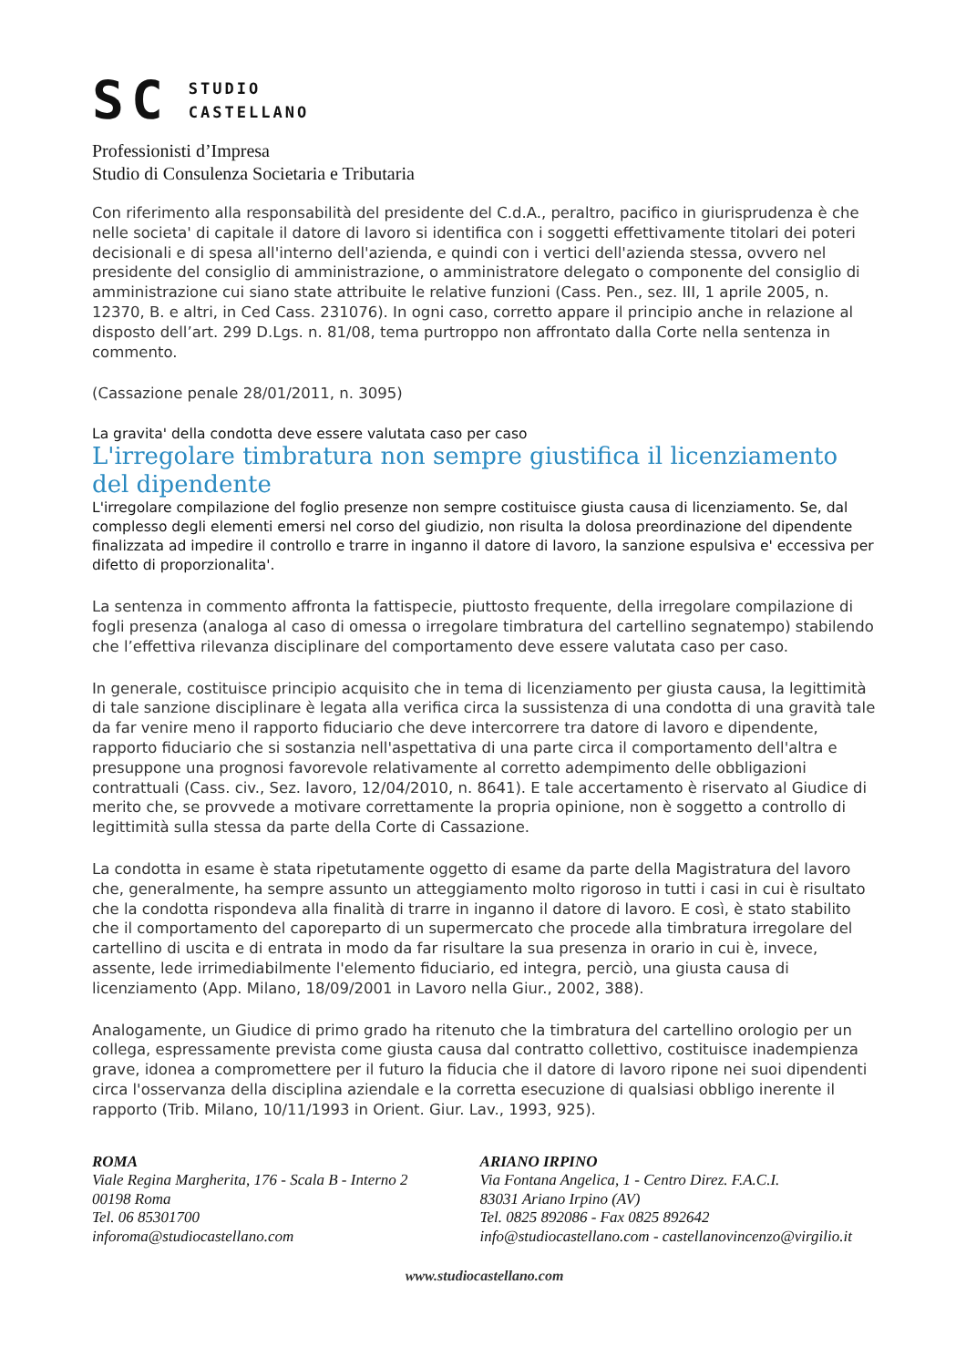SC STUDIO
CASTELLANO
Professionisti d’Impresa
Studio di Consulenza Societaria e Tributaria
Con riferimento alla responsabilità del presidente del C.d.A., peraltro, pacifico in giurisprudenza è che nelle societa' di capitale il datore di lavoro si identifica con i soggetti effettivamente titolari dei poteri decisionali e di spesa all'interno dell'azienda, e quindi con i vertici dell'azienda stessa, ovvero nel presidente del consiglio di amministrazione, o amministratore delegato o componente del consiglio di amministrazione cui siano state attribuite le relative funzioni (Cass. Pen., sez. III, 1 aprile 2005, n. 12370, B. e altri, in Ced Cass. 231076). In ogni caso, corretto appare il principio anche in relazione al disposto dell’art. 299 D.Lgs. n. 81/08, tema purtroppo non affrontato dalla Corte nella sentenza in commento.
(Cassazione penale 28/01/2011, n. 3095)
La gravita' della condotta deve essere valutata caso per caso
L'irregolare timbratura non sempre giustifica il licenziamento del dipendente
L'irregolare compilazione del foglio presenze non sempre costituisce giusta causa di licenziamento. Se, dal complesso degli elementi emersi nel corso del giudizio, non risulta la dolosa preordinazione del dipendente finalizzata ad impedire il controllo e trarre in inganno il datore di lavoro, la sanzione espulsiva e' eccessiva per difetto di proporzionalita'.
La sentenza in commento affronta la fattispecie, piuttosto frequente, della irregolare compilazione di fogli presenza (analoga al caso di omessa o irregolare timbratura del cartellino segnatempo) stabilendo che l’effettiva rilevanza disciplinare del comportamento deve essere valutata caso per caso.
In generale, costituisce principio acquisito che in tema di licenziamento per giusta causa, la legittimità di tale sanzione disciplinare è legata alla verifica circa la sussistenza di una condotta di una gravità tale da far venire meno il rapporto fiduciario che deve intercorrere tra datore di lavoro e dipendente, rapporto fiduciario che si sostanzia nell'aspettativa di una parte circa il comportamento dell'altra e presuppone una prognosi favorevole relativamente al corretto adempimento delle obbligazioni contrattuali (Cass. civ., Sez. lavoro, 12/04/2010, n. 8641). E tale accertamento è riservato al Giudice di merito che, se provvede a motivare correttamente la propria opinione, non è soggetto a controllo di legittimità sulla stessa da parte della Corte di Cassazione.
La condotta in esame è stata ripetutamente oggetto di esame da parte della Magistratura del lavoro che, generalmente, ha sempre assunto un atteggiamento molto rigoroso in tutti i casi in cui è risultato che la condotta rispondeva alla finalità di trarre in inganno il datore di lavoro. E così, è stato stabilito che il comportamento del caporeparto di un supermercato che procede alla timbratura irregolare del cartellino di uscita e di entrata in modo da far risultare la sua presenza in orario in cui è, invece, assente, lede irrimediabilmente l'elemento fiduciario, ed integra, perciò, una giusta causa di licenziamento (App. Milano, 18/09/2001 in Lavoro nella Giur., 2002, 388).
Analogamente, un Giudice di primo grado ha ritenuto che la timbratura del cartellino orologio per un collega, espressamente prevista come giusta causa dal contratto collettivo, costituisce inadempienza grave, idonea a compromettere per il futuro la fiducia che il datore di lavoro ripone nei suoi dipendenti circa l'osservanza della disciplina aziendale e la corretta esecuzione di qualsiasi obbligo inerente il rapporto (Trib. Milano, 10/11/1993 in Orient. Giur. Lav., 1993, 925).
ROMA
Viale Regina Margherita, 176 - Scala B - Interno 2
00198 Roma
Tel. 06 85301700
inforoma@studiocastellano.com
ARIANO IRPINO
Via Fontana Angelica, 1 - Centro Direz. F.A.C.I.
83031 Ariano Irpino (AV)
Tel. 0825 892086 - Fax 0825 892642
info@studiocastellano.com - castellanovincenzo@virgilio.it
www.studiocastellano.com